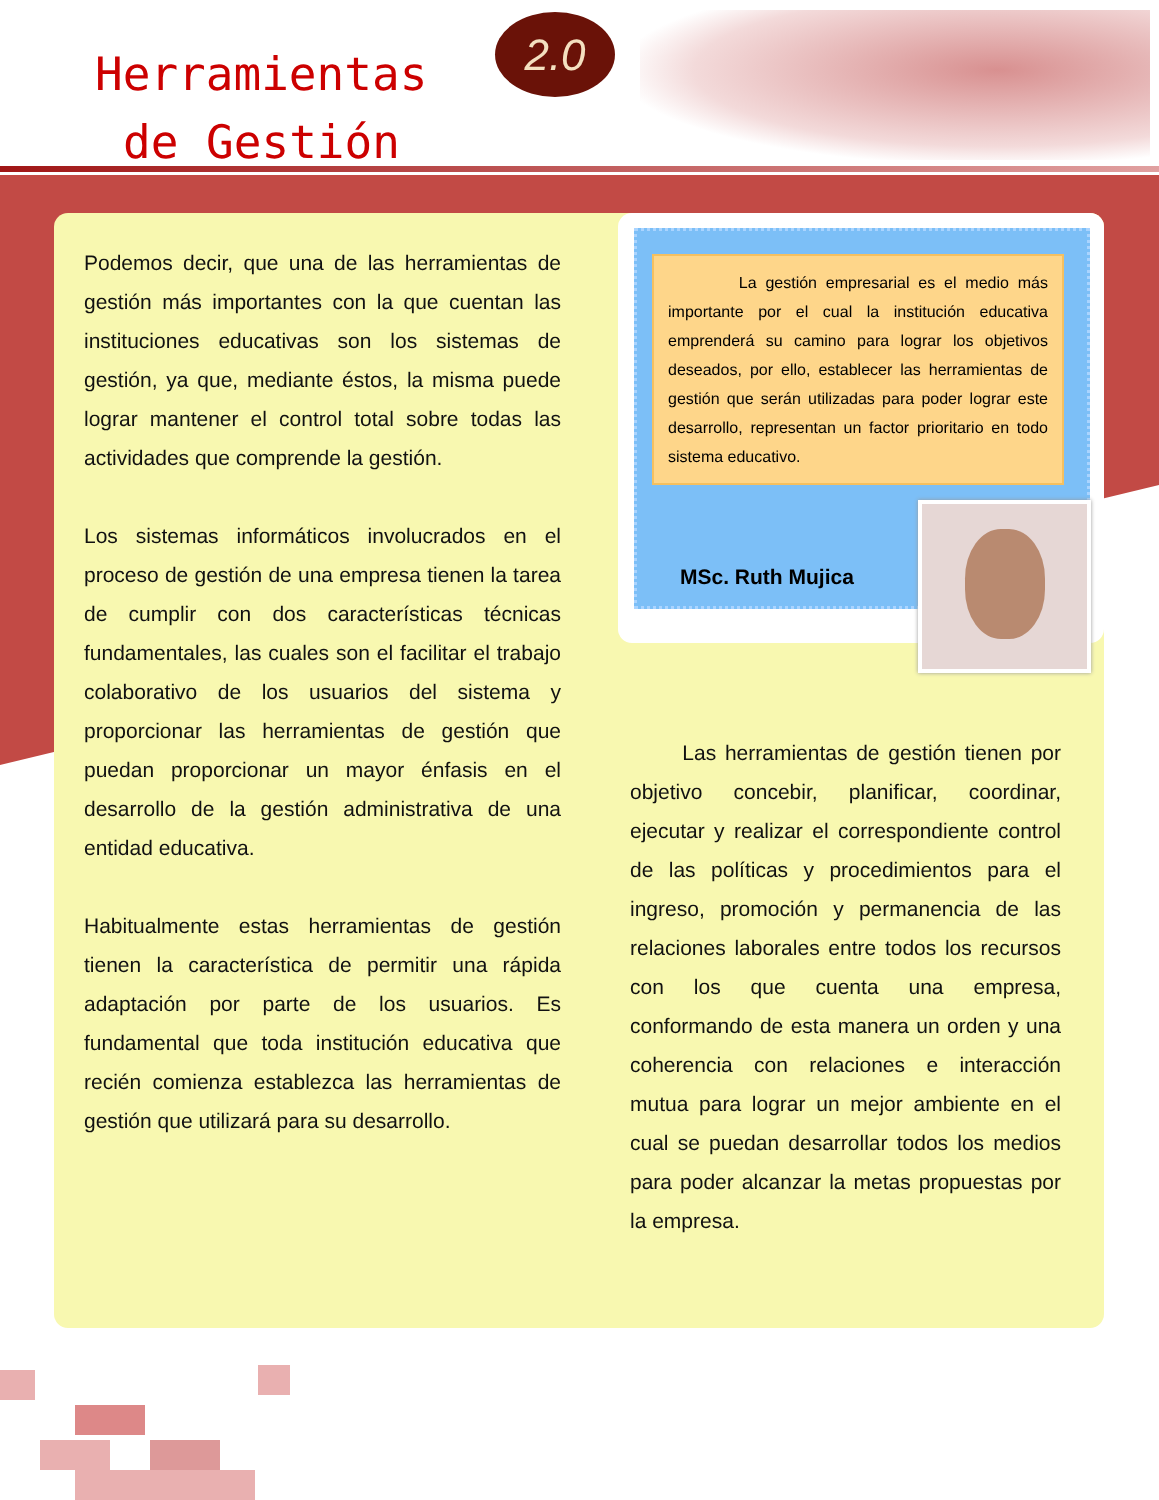Herramientas
de Gestión
2.0
Podemos decir, que una de las herramientas de gestión más importantes con la que cuentan las instituciones educativas son los sistemas de gestión, ya que, mediante éstos, la misma puede lograr mantener el control total sobre todas las actividades que comprende la gestión.
Los sistemas informáticos involucrados en el proceso de gestión de una empresa tienen la tarea de cumplir con dos características técnicas fundamentales, las cuales son el facilitar el trabajo colaborativo de los usuarios del sistema y proporcionar las herramientas de gestión que puedan proporcionar un mayor énfasis en el desarrollo de la gestión administrativa de una entidad educativa.
Habitualmente estas herramientas de gestión tienen la característica de permitir una rápida adaptación por parte de los usuarios. Es fundamental que toda institución educativa que recién comienza establezca las herramientas de gestión que utilizará para su desarrollo.
La gestión empresarial es el medio más importante por el cual la institución educativa emprenderá su camino para lograr los objetivos deseados, por ello, establecer las herramientas de gestión que serán utilizadas para poder lograr este desarrollo, representan un factor prioritario en todo sistema educativo.
MSc. Ruth Mujica
Las herramientas de gestión tienen por objetivo concebir, planificar, coordinar, ejecutar y realizar el correspondiente control de las políticas y procedimientos para el ingreso, promoción y permanencia de las relaciones laborales entre todos los recursos con los que cuenta una empresa, conformando de esta manera un orden y una coherencia con relaciones e interacción mutua para lograr un mejor ambiente en el cual se puedan desarrollar todos los medios para poder alcanzar la metas propuestas por la empresa.